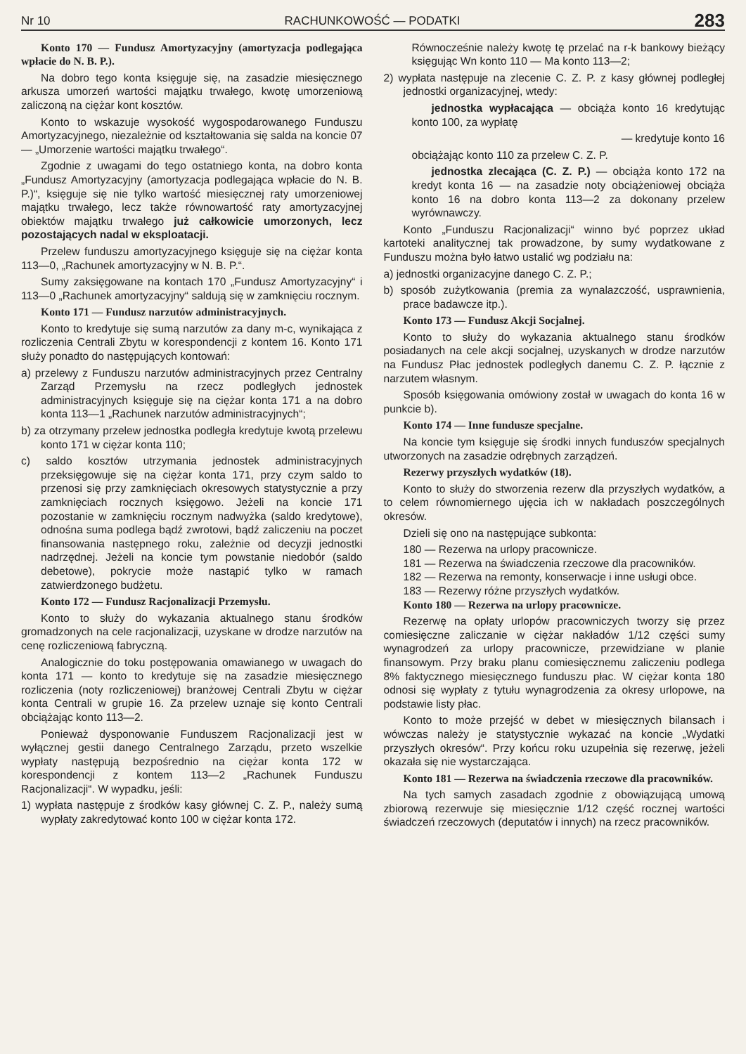Nr 10 RACHUNKOWOŚĆ — PODATKI 283
Konto 170 — Fundusz Amortyzacyjny (amortyzacja podlegająca wpłacie do N. B. P.).
Na dobro tego konta księguje się, na zasadzie miesięcznego arkusza umorzeń wartości majątku trwałego, kwotę umorzeniową zaliczoną na ciężar kont kosztów.
Konto to wskazuje wysokość wygospodarowanego Funduszu Amortyzacyjnego, niezależnie od kształtowania się salda na koncie 07 — „Umorzenie wartości majątku trwałego“.
Zgodnie z uwagami do tego ostatniego konta, na dobro konta „Fundusz Amortyzacyjny (amortyzacja podlegająca wpłacie do N. B. P.)“, księguje się nie tylko wartość miesięcznej raty umorzeniowej majątku trwałego, lecz także równowartość raty amortyzacyjnej obiektów majątku trwałego już całkowicie umorzonych, lecz pozostających nadal w eksploatacji.
Przelew funduszu amortyzacyjnego księguje się na ciężar konta 113—0, „Rachunek amortyzacyjny w N. B. P.“.
Sumy zaksięgowane na kontach 170 „Fundusz Amortyzacyjny“ i 113—0 „Rachunek amortyzacyjny“ saldują się w zamknięciu rocznym.
Konto 171 — Fundusz narzutów administracyjnych.
Konto to kredytuje się sumą narzutów za dany m-c, wynikająca z rozliczenia Centrali Zbytu w korespondencji z kontem 16. Konto 171 służy ponadto do następujących kontowań:
a) przelewy z Funduszu narzutów administracyjnych przez Centralny Zarząd Przemysłu na rzecz podległych jednostek administracyjnych księguje się na ciężar konta 171 a na dobro konta 113—1 „Rachunek narzutów administracyjnych“;
b) za otrzymany przelew jednostka podległa kredytuje kwotą przelewu konto 171 w ciężar konta 110;
c) saldo kosztów utrzymania jednostek administracyjnych przeksięgowuje się na ciężar konta 171, przy czym saldo to przenosi się przy zamknięciach okresowych statystycznie a przy zamknięciach rocznych księgowo. Jeżeli na koncie 171 pozostanie w zamknięciu rocznym nadwyżka (saldo kredytowe), odnośna suma podlega bądź zwrotowi, bądź zaliczeniu na poczet finansowania następnego roku, zależnie od decyzji jednostki nadrzędnej. Jeżeli na koncie tym powstanie niedobór (saldo debetowe), pokrycie może nastąpić tylko w ramach zatwierdzonego budżetu.
Konto 172 — Fundusz Racjonalizacji Przemysłu.
Konto to służy do wykazania aktualnego stanu środków gromadzonych na cele racjonalizacji, uzyskane w drodze narzutów na cenę rozliczeniową fabryczną.
Analogicznie do toku postępowania omawianego w uwagach do konta 171 — konto to kredytuje się na zasadzie miesięcznego rozliczenia (noty rozliczeniowej) branżowej Centrali Zbytu w ciężar konta Centrali w grupie 16. Za przelew uznaje się konto Centrali obciążając konto 113—2.
Ponieważ dysponowanie Funduszem Racjonalizacji jest w wyłącznej gestii danego Centralnego Zarządu, przeto wszelkie wypłaty następują bezpośrednio na ciężar konta 172 w korespondencji z kontem 113—2 „Rachunek Funduszu Racjonalizacji“. W wypadku, jeśli:
1) wypłata następuje z środków kasy głównej C. Z. P., należy sumą wypłaty zakredytować konto 100 w ciężar konta 172.
Równocześnie należy kwotę tę przelać na r-k bankowy bieżący księgując Wn konto 110 — Ma konto 113—2;
2) wypłata następuje na zlecenie C. Z. P. z kasy głównej podległej jednostki organizacyjnej, wtedy:
jednostka wypłacająca — obciąża konto 16 kredytując konto 100, za wypłatę
— kredytuje konto 16
obciążając konto 110 za przelew C. Z. P.
jednostka zlecająca (C. Z. P.) — obciąża konto 172 na kredyt konta 16 — na zasadzie noty obciążeniowej obciąża konto 16 na dobro konta 113—2 za dokonany przelew wyrównawczy.
Konto „Funduszu Racjonalizacji“ winno być poprzez układ kartoteki analitycznej tak prowadzone, by sumy wydatkowane z Funduszu można było łatwo ustalić wg podziału na:
a) jednostki organizacyjne danego C. Z. P.;
b) sposób zużytkowania (premia za wynalazczość, usprawnienia, prace badawcze itp.).
Konto 173 — Fundusz Akcji Socjalnej.
Konto to służy do wykazania aktualnego stanu środków posiadanych na cele akcji socjalnej, uzyskanych w drodze narzutów na Fundusz Płac jednostek podległych danemu C. Z. P. łącznie z narzutem własnym.
Sposób księgowania omówiony został w uwagach do konta 16 w punkcie b).
Konto 174 — Inne fundusze specjalne.
Na koncie tym księguje się środki innych funduszów specjalnych utworzonych na zasadzie odrębnych zarządzeń.
Rezerwy przyszłych wydatków (18).
Konto to służy do stworzenia rezerw dla przyszłych wydatków, a to celem równomiernego ujęcia ich w nakładach poszczególnych okresów.
Dzieli się ono na następujące subkonta:
180 — Rezerwa na urlopy pracownicze.
181 — Rezerwa na świadczenia rzeczowe dla pracowników.
182 — Rezerwa na remonty, konserwacje i inne usługi obce.
183 — Rezerwy różne przyszłych wydatków.
Konto 180 — Rezerwa na urlopy pracownicze.
Rezerwę na opłaty urlopów pracowniczych tworzy się przez comiesięczne zaliczanie w ciężar nakładów 1/12 części sumy wynagrodzeń za urlopy pracownicze, przewidziane w planie finansowym. Przy braku planu comiesięcznemu zaliczeniu podlega 8% faktycznego miesięcznego funduszu płac. W ciężar konta 180 odnosi się wypłaty z tytułu wynagrodzenia za okresy urlopowe, na podstawie listy płac.
Konto to może przejść w debet w miesięcznych bilansach i wówczas należy je statystycznie wykazać na koncie „Wydatki przyszłych okresów“. Przy końcu roku uzupełnia się rezerwę, jeżeli okazała się nie wystarczająca.
Konto 181 — Rezerwa na świadczenia rzeczowe dla pracowników.
Na tych samych zasadach zgodnie z obowiązującą umową zbiorową rezerwuje się miesięcznie 1/12 część rocznej wartości świadczeń rzeczowych (deputatów i innych) na rzecz pracowników.